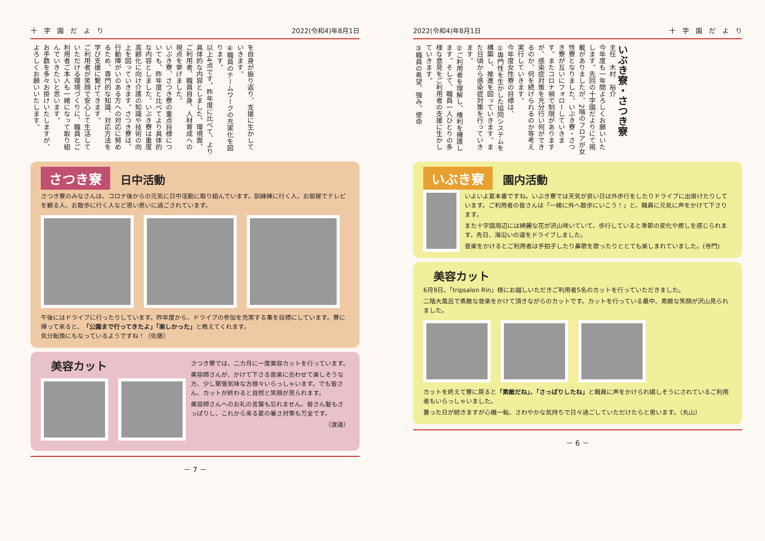十　字　園　だ　よ　り 2022(令和4)年8月1日
を自身が振り返り、支援に生かしていきます。
④職員のチームワークの充実化を図ります。
以上4点です。昨年度に比べて、より具体的な内容としました。環境面、ご利用者、職員自身、人材育成への視点を挙げました。
いぶき寮、さつき寮の重点目標についても、昨年度と比べてより具体的な内容としました。いぶき寮は重度高齢化に向け介護の知識や技術の向上を図っていきます。さつき寮は、行動障がいのある方への対応に努めるため、専門的な知識、対応方法を学び支援に繋げてきます。
ご利用者が笑顔で安心して生活していただける環境づくりに、職員とご利用者ご本人も一緒になって取り組んでいきたいと思います。
お手数を多々お掛けいたしますが、よろしくお願いいたします。
さつき寮
日中活動
さつき寮のみなさんは、コロナ後からの元気に日中活動に取り組んでいます。訓練棟に行く人、お部屋でテレビを観る人、お散歩に行く人など思い思いに過ごされています。
午後にはドライブに行ったりしています。昨年度から、ドライブの参加を充実する事を目標にしています。寮に帰って来ると、「公園まで行ってきたよ」「楽しかった」と教えてくれます。
気分転換にもなっているようですね！（佐藤）
美容カット
さつき寮では、二カ月に一度美容カットを行っています。
美容師さんが、かけて下さる音楽に合わせて楽しそうな方、少し緊張気味な方様々いらっしゃいます。でも皆さん、カットが終わると自然と笑顔が見られます。
美容師さんへのお礼の言葉も忘れません。皆さん髪もさっぱりし、これから来る夏の暑さ対策も万全です。
（渡邉）
－ 7 －
2022(令和4)年8月1日 十　字　園　だ　よ　り
いぶき寮・さつき寮
主任　木村　裕介
今年度も一年間よろしくお願いいたします。先回の十字園だよりにて掲載がありましたが、2階のフロアが女性寮となりました。いぶき寮・さつき寮が互いにフォローしていきます。またコロナ禍で制限がありますが、感染症対策を充分行い何ができるのか、何を続けられるのか等考え実行していきます。
今年度女性寮の目標は、
①専門性を生かした協同システムを構築し、推進を図っていきます。また日頃から感染症対策を行っていきます。
②ご利用者を理解し、権利を擁護します。そして、職員一人ひとりの多様な意見をご利用者の支援に生かしていきます。
③職員の希望、強み、使命
いぶき寮
園内活動
いよいよ夏本番ですね。いぶき寮では天気が良い日は外歩行をしたりドライブに出掛けたりしています。ご利用者の皆さんは「一緒に外へ散歩にいこう！」と、職員に元気に声をかけて下さります。
また十字園周辺には綺麗な花が沢山咲いていて、歩行していると季節の変化や癒しを感じられます。先日、海沿いの道をドライブしました。
音楽をかけるとご利用者は手拍子したり鼻歌を歌ったりととても楽しまれていました。(寺門)
美容カット
6月9日、「tripsalon Rin」様にお越しいただきご利用者5名のカットを行っていただきました。
二階大風呂で素敵な音楽をかけて頂きながらのカットです。カットを行っている最中、素敵な笑顔が沢山見られました。
カットを終えて寮に戻ると「素敵だね」、「さっぱりしたね」と職員に声をかけられ嬉しそうにされているご利用者もいらっしゃいました。
曇った日が続きますが心機一転、さわやかな気持ちで日々過ごしていただけたらと思います。（丸山）
－ 6 －